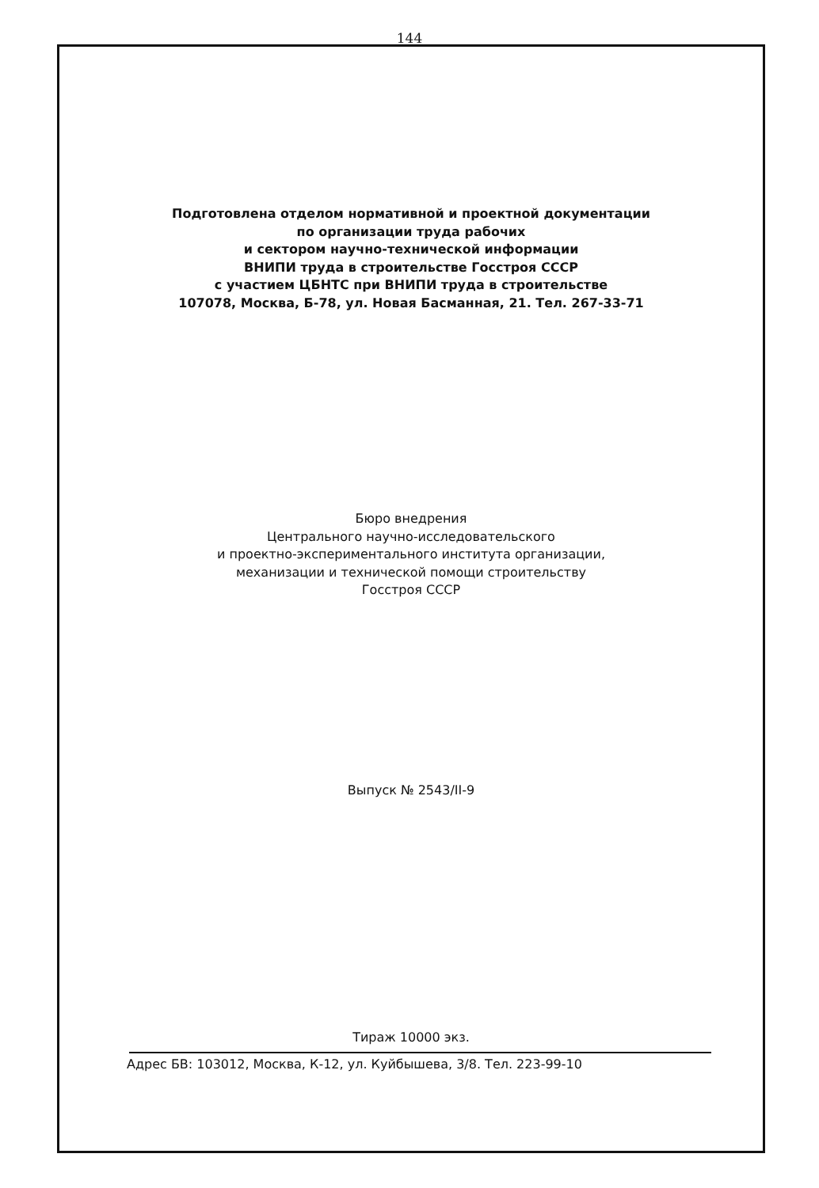144
Подготовлена отделом нормативной и проектной документации
по организации труда рабочих
и сектором научно-технической информации
ВНИПИ труда в строительстве Госстроя СССР
с участием ЦБНТС при ВНИПИ труда в строительстве
107078, Москва, Б-78, ул. Новая Басманная, 21. Тел. 267-33-71
Бюро внедрения
Центрального научно-исследовательского
и проектно-экспериментального института организации,
механизации и технической помощи строительству
Госстроя СССР
Выпуск № 2543/II-9
Тираж 10000 экз.
Адрес БВ: 103012, Москва, К-12, ул. Куйбышева, 3/8. Тел. 223-99-10